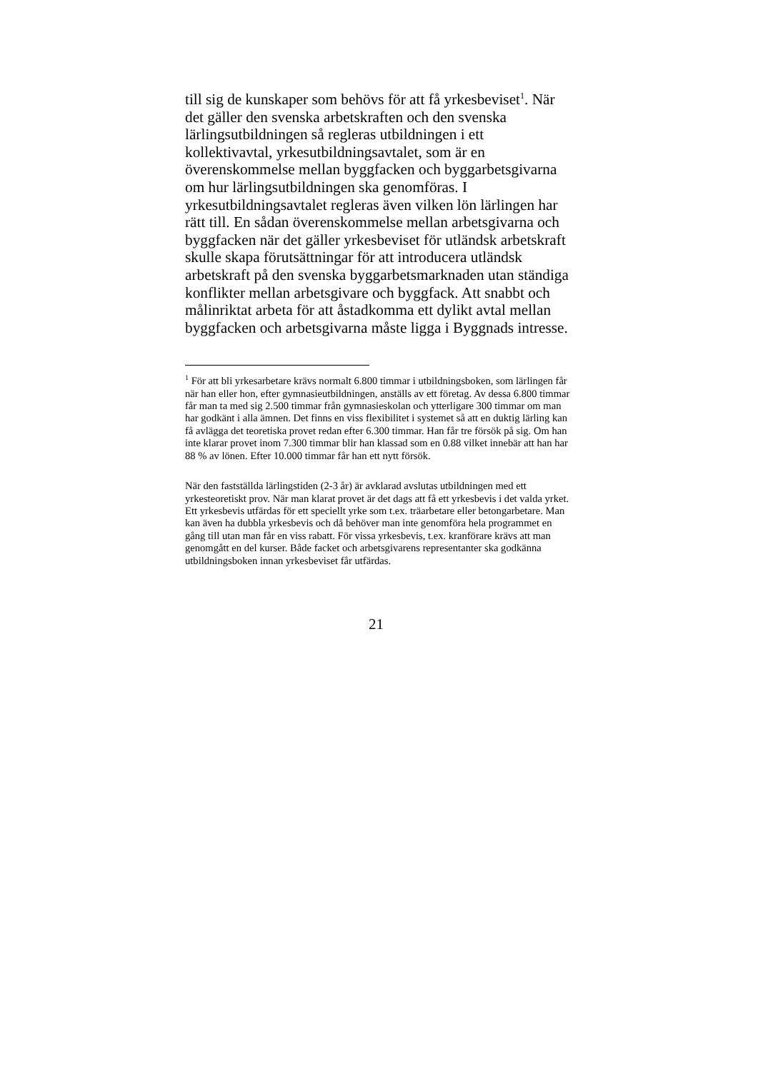till sig de kunskaper som behövs för att få yrkesbeviset<sup>1</sup>. När det gäller den svenska arbetskraften och den svenska lärlingsutbildningen så regleras utbildningen i ett kollektivavtal, yrkesutbildningsavtalet, som är en överenskommelse mellan byggfacken och byggarbetsgivarna om hur lärlingsutbildningen ska genomföras. I yrkesutbildningsavtalet regleras även vilken lön lärlingen har rätt till. En sådan överenskommelse mellan arbetsgivarna och byggfacken när det gäller yrkesbeviset för utländsk arbetskraft skulle skapa förutsättningar för att introducera utländsk arbetskraft på den svenska byggarbetsmarknaden utan ständiga konflikter mellan arbetsgivare och byggfack. Att snabbt och målinriktat arbeta för att åstadkomma ett dylikt avtal mellan byggfacken och arbetsgivarna måste ligga i Byggnads intresse.
<sup>1</sup> För att bli yrkesarbetare krävs normalt 6.800 timmar i utbildningsboken, som lärlingen får när han eller hon, efter gymnasieutbildningen, anställs av ett företag. Av dessa 6.800 timmar får man ta med sig 2.500 timmar från gymnasieskolan och ytterligare 300 timmar om man har godkänt i alla ämnen. Det finns en viss flexibilitet i systemet så att en duktig lärling kan få avlägga det teoretiska provet redan efter 6.300 timmar. Han får tre försök på sig. Om han inte klarar provet inom 7.300 timmar blir han klassad som en 0.88 vilket innebär att han har 88 % av lönen. Efter 10.000 timmar får han ett nytt försök.
När den fastställda lärlingstiden (2-3 år) är avklarad avslutas utbildningen med ett yrkesteoretiskt prov. När man klarat provet är det dags att få ett yrkesbevis i det valda yrket. Ett yrkesbevis utfärdas för ett speciellt yrke som t.ex. träarbetare eller betongarbetare. Man kan även ha dubbla yrkesbevis och då behöver man inte genomföra hela programmet en gång till utan man får en viss rabatt. För vissa yrkesbevis, t.ex. kranförare krävs att man genomgått en del kurser. Både facket och arbetsgivarens representanter ska godkänna utbildningsboken innan yrkesbeviset får utfärdas.
21